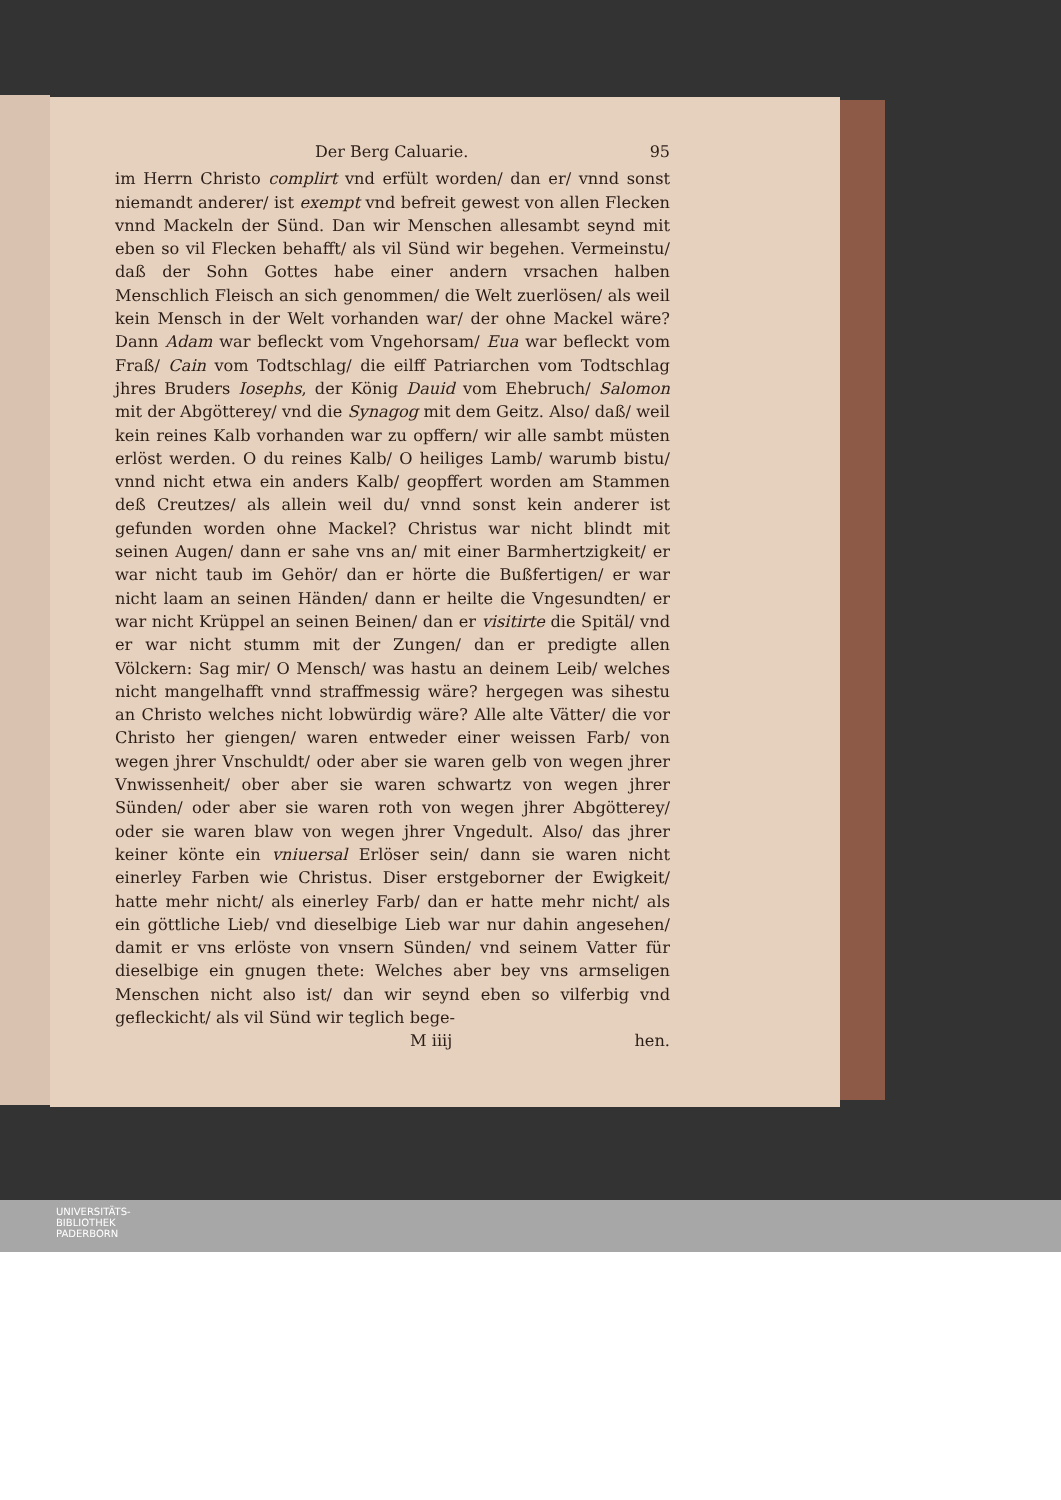Der Berg Caluarie. 95
im Herrn Christo complirt vnd erfült worden/ dan er/ vnnd sonst niemandt anderer/ ist exempt vnd befreit gewest von allen Flecken vnnd Mackeln der Sünd. Dan wir Menschen allesambt seynd mit eben so vil Flecken behafft/ als vil Sünd wir begehen. Vermeinstu/ daß der Sohn Gottes habe einer andern vrsachen halben Menschlich Fleisch an sich genommen/ die Welt zuerlösen/ als weil kein Mensch in der Welt vorhanden war/ der ohne Mackel wäre? Dann Adam war befleckt vom Vngehorsam/ Eua war befleckt vom Fraß/ Cain vom Todtschlag/ die eilff Patriarchen vom Todtschlag jhres Bruders Iosephs, der König Dauid vom Ehebruch/ Salomon mit der Abgötterey/ vnd die Synagog mit dem Geitz. Also/ daß/ weil kein reines Kalb vorhanden war zu opffern/ wir alle sambt müsten erlöst werden. O du reines Kalb/ O heiliges Lamb/ warumb bistu/ vnnd nicht etwa ein anders Kalb/ geopffert worden am Stammen deß Creutzes/ als allein weil du/ vnnd sonst kein anderer ist gefunden worden ohne Mackel? Christus war nicht blindt mit seinen Augen/ dann er sahe vns an/ mit einer Barmhertzigkeit/ er war nicht taub im Gehör/ dan er hörte die Bußfertigen/ er war nicht laam an seinen Händen/ dann er heilte die Vngesundten/ er war nicht Krüppel an seinen Beinen/ dan er visitirte die Spitäl/ vnd er war nicht stumm mit der Zungen/ dan er predigte allen Völckern: Sag mir/ O Mensch/ was hastu an deinem Leib/ welches nicht mangelhafft vnnd straffmessig wäre? hergegen was sihestu an Christo welches nicht lobwürdig wäre? Alle alte Vätter/ die vor Christo her giengen/ waren entweder einer weissen Farb/ von wegen jhrer Vnschuldt/ oder aber sie waren gelb von wegen jhrer Vnwissenheit/ ober aber sie waren schwartz von wegen jhrer Sünden/ oder aber sie waren roth von wegen jhrer Abgötterey/ oder sie waren blaw von wegen jhrer Vngedult. Also/ das jhrer keiner könte ein vniuersal Erlöser sein/ dann sie waren nicht einerley Farben wie Christus. Diser erstgeborner der Ewigkeit/ hatte mehr nicht/ als einerley Farb/ dan er hatte mehr nicht/ als ein göttliche Lieb/ vnd dieselbige Lieb war nur dahin angesehen/ damit er vns erlöste von vnsern Sünden/ vnd seinem Vatter für dieselbige ein gnugen thete: Welches aber bey vns armseligen Menschen nicht also ist/ dan wir seynd eben so vilferbig vnd gefleckicht/ als vil Sünd wir teglich bege-
M iiij hen.
UNIVERSITÄTS-
BIBLIOTHEK
PADERBORN